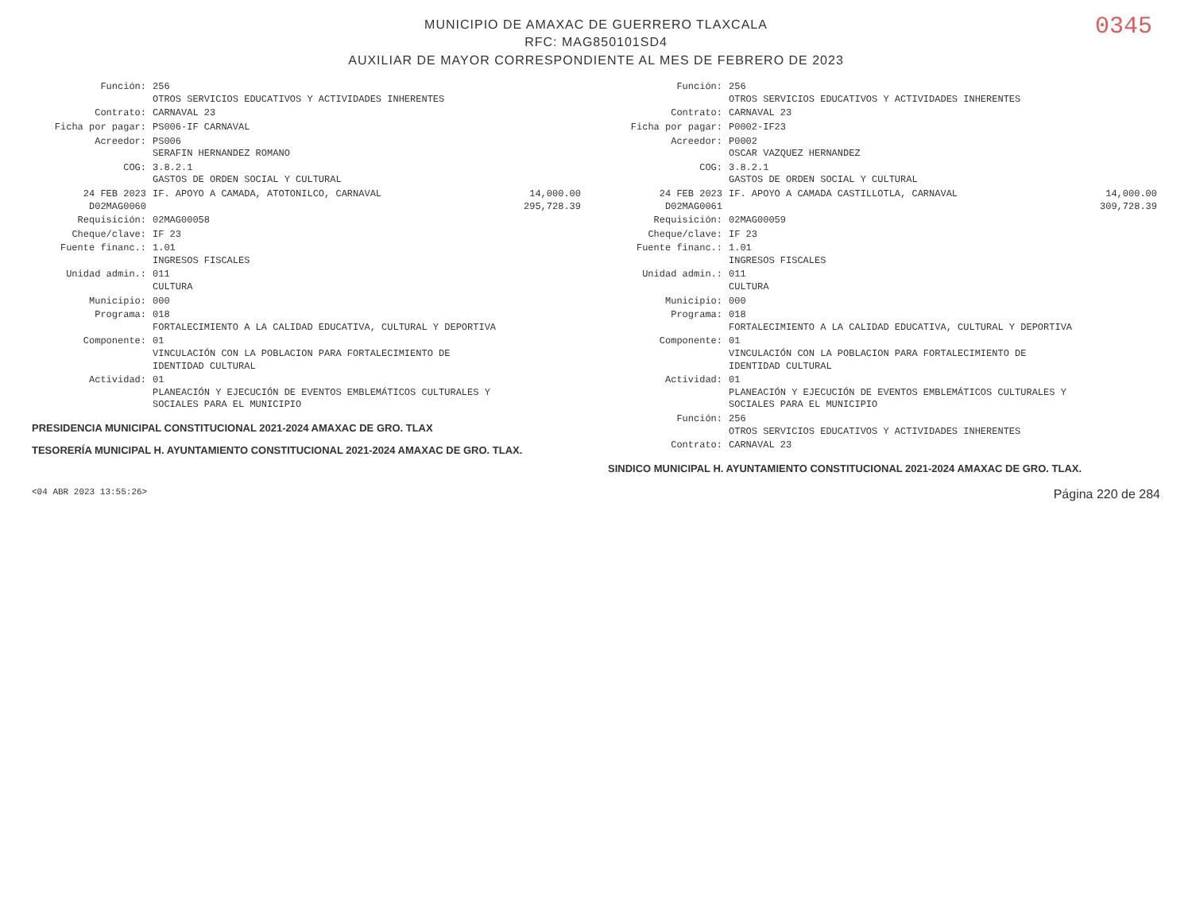0345
MUNICIPIO DE AMAXAC DE GUERRERO TLAXCALA
RFC: MAG850101SD4
AUXILIAR DE MAYOR CORRESPONDIENTE AL MES DE FEBRERO DE 2023
| Función: | 256 OTROS SERVICIOS EDUCATIVOS Y ACTIVIDADES INHERENTES | |
| Contrato: | CARNAVAL 23 | |
| Ficha por pagar: | PS006-IF CARNAVAL | |
| Acreedor: | PS006 SERAFIN HERNANDEZ ROMANO | |
| COG: | 3.8.2.1 GASTOS DE ORDEN SOCIAL Y CULTURAL | |
| 24 FEB 2023 D02MAG0060 | IF. APOYO A CAMADA, ATOTONILCO, CARNAVAL | 14,000.00 295,728.39 |
| Requisición: | 02MAG00058 | |
| Cheque/clave: | IF 23 | |
| Fuente financ.: | 1.01 INGRESOS FISCALES | |
| Unidad admin.: | 011 CULTURA | |
| Municipio: | 000 | |
| Programa: | 018 FORTALECIMIENTO A LA CALIDAD EDUCATIVA, CULTURAL Y DEPORTIVA | |
| Componente: | 01 VINCULACIÓN CON LA POBLACION PARA FORTALECIMIENTO DE IDENTIDAD CULTURAL | |
| Actividad: | 01 PLANEACIÓN Y EJECUCIÓN DE EVENTOS EMBLEMÁTICOS CULTURALES Y SOCIALES PARA EL MUNICIPIO | |
PRESIDENCIA MUNICIPAL CONSTITUCIONAL 2021-2024 AMAXAC DE GRO. TLAX
TESORERÍA MUNICIPAL H. AYUNTAMIENTO CONSTITUCIONAL 2021-2024 AMAXAC DE GRO. TLAX.
| Función: | 256 OTROS SERVICIOS EDUCATIVOS Y ACTIVIDADES INHERENTES | |
| Contrato: | CARNAVAL 23 | |
| Ficha por pagar: | P0002-IF23 | |
| Acreedor: | P0002 OSCAR VAZQUEZ HERNANDEZ | |
| COG: | 3.8.2.1 GASTOS DE ORDEN SOCIAL Y CULTURAL | |
| 24 FEB 2023 D02MAG0061 | IF. APOYO A CAMADA CASTILLOTLA, CARNAVAL | 14,000.00 309,728.39 |
| Requisición: | 02MAG00059 | |
| Cheque/clave: | IF 23 | |
| Fuente financ.: | 1.01 INGRESOS FISCALES | |
| Unidad admin.: | 011 CULTURA | |
| Municipio: | 000 | |
| Programa: | 018 FORTALECIMIENTO A LA CALIDAD EDUCATIVA, CULTURAL Y DEPORTIVA | |
| Componente: | 01 VINCULACIÓN CON LA POBLACION PARA FORTALECIMIENTO DE IDENTIDAD CULTURAL | |
| Actividad: | 01 PLANEACIÓN Y EJECUCIÓN DE EVENTOS EMBLEMÁTICOS CULTURALES Y SOCIALES PARA EL MUNICIPIO | |
| Función: | 256 OTROS SERVICIOS EDUCATIVOS Y ACTIVIDADES INHERENTES | |
| Contrato: | CARNAVAL 23 | |
SINDICO MUNICIPAL H. AYUNTAMIENTO CONSTITUCIONAL 2021-2024 AMAXAC DE GRO. TLAX.
<04 ABR 2023 13:55:26> Página 220 de 284